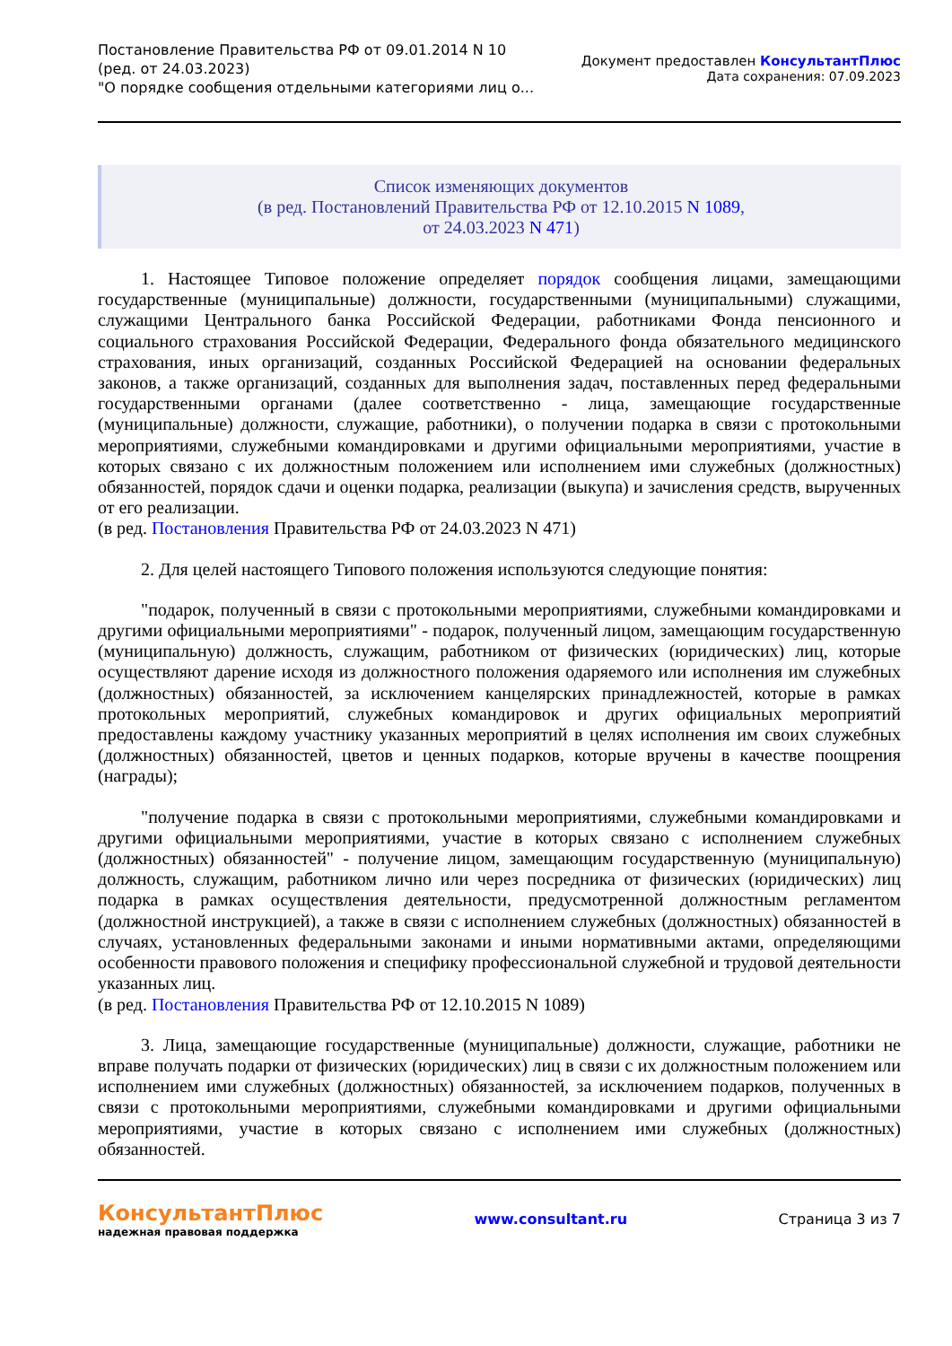Постановление Правительства РФ от 09.01.2014 N 10
(ред. от 24.03.2023)
"О порядке сообщения отдельными категориями лиц о...
Документ предоставлен КонсультантПлюс
Дата сохранения: 07.09.2023
Список изменяющих документов
(в ред. Постановлений Правительства РФ от 12.10.2015 N 1089,
от 24.03.2023 N 471)
1. Настоящее Типовое положение определяет порядок сообщения лицами, замещающими государственные (муниципальные) должности, государственными (муниципальными) служащими, служащими Центрального банка Российской Федерации, работниками Фонда пенсионного и социального страхования Российской Федерации, Федерального фонда обязательного медицинского страхования, иных организаций, созданных Российской Федерацией на основании федеральных законов, а также организаций, созданных для выполнения задач, поставленных перед федеральными государственными органами (далее соответственно - лица, замещающие государственные (муниципальные) должности, служащие, работники), о получении подарка в связи с протокольными мероприятиями, служебными командировками и другими официальными мероприятиями, участие в которых связано с их должностным положением или исполнением ими служебных (должностных) обязанностей, порядок сдачи и оценки подарка, реализации (выкупа) и зачисления средств, вырученных от его реализации.
(в ред. Постановления Правительства РФ от 24.03.2023 N 471)
2. Для целей настоящего Типового положения используются следующие понятия:
"подарок, полученный в связи с протокольными мероприятиями, служебными командировками и другими официальными мероприятиями" - подарок, полученный лицом, замещающим государственную (муниципальную) должность, служащим, работником от физических (юридических) лиц, которые осуществляют дарение исходя из должностного положения одаряемого или исполнения им служебных (должностных) обязанностей, за исключением канцелярских принадлежностей, которые в рамках протокольных мероприятий, служебных командировок и других официальных мероприятий предоставлены каждому участнику указанных мероприятий в целях исполнения им своих служебных (должностных) обязанностей, цветов и ценных подарков, которые вручены в качестве поощрения (награды);
"получение подарка в связи с протокольными мероприятиями, служебными командировками и другими официальными мероприятиями, участие в которых связано с исполнением служебных (должностных) обязанностей" - получение лицом, замещающим государственную (муниципальную) должность, служащим, работником лично или через посредника от физических (юридических) лиц подарка в рамках осуществления деятельности, предусмотренной должностным регламентом (должностной инструкцией), а также в связи с исполнением служебных (должностных) обязанностей в случаях, установленных федеральными законами и иными нормативными актами, определяющими особенности правового положения и специфику профессиональной служебной и трудовой деятельности указанных лиц.
(в ред. Постановления Правительства РФ от 12.10.2015 N 1089)
3. Лица, замещающие государственные (муниципальные) должности, служащие, работники не вправе получать подарки от физических (юридических) лиц в связи с их должностным положением или исполнением ими служебных (должностных) обязанностей, за исключением подарков, полученных в связи с протокольными мероприятиями, служебными командировками и другими официальными мероприятиями, участие в которых связано с исполнением ими служебных (должностных) обязанностей.
КонсультантПлюс
надежная правовая поддержка
www.consultant.ru Страница 3 из 7